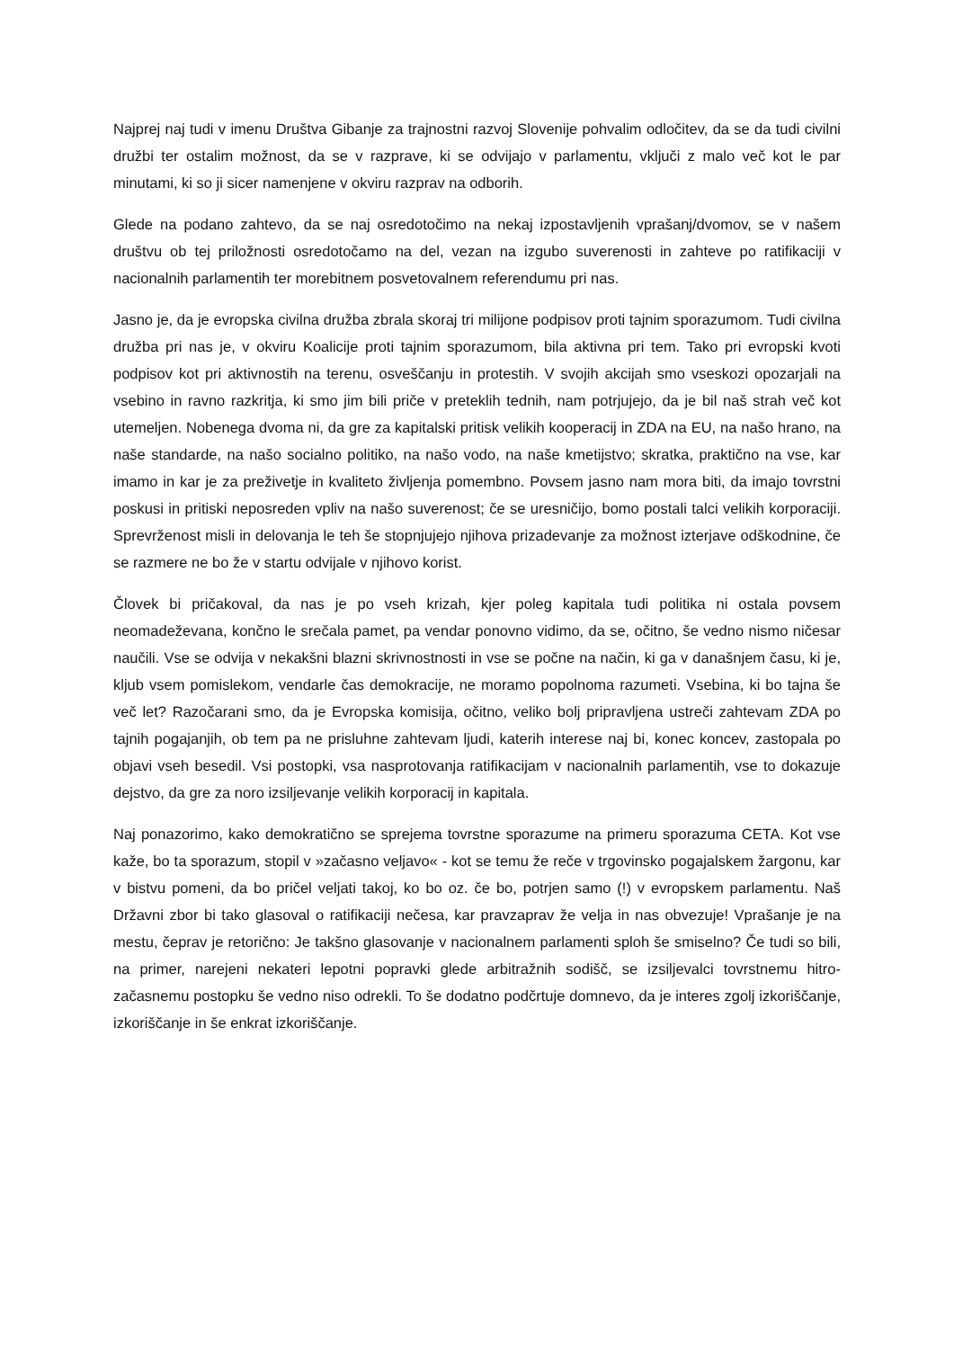Najprej naj tudi v imenu Društva Gibanje za trajnostni razvoj Slovenije pohvalim odločitev, da se da tudi civilni družbi ter ostalim možnost, da se v razprave, ki se odvijajo v parlamentu, vključi z malo več kot le par minutami, ki so ji sicer namenjene v okviru razprav na odborih.
Glede na podano zahtevo, da se naj osredotočimo na nekaj izpostavljenih vprašanj/dvomov, se v našem društvu ob tej priložnosti osredotočamo na del, vezan na izgubo suverenosti in zahteve po ratifikaciji v nacionalnih parlamentih ter morebitnem posvetovalnem referendumu pri nas.
Jasno je, da je evropska civilna družba zbrala skoraj tri milijone podpisov proti tajnim sporazumom. Tudi civilna družba pri nas je, v okviru Koalicije proti tajnim sporazumom, bila aktivna pri tem. Tako pri evropski kvoti podpisov kot pri aktivnostih na terenu, osveščanju in protestih. V svojih akcijah smo vseskozi opozarjali na vsebino in ravno razkritja, ki smo jim bili priče v preteklih tednih, nam potrjujejo, da je bil naš strah več kot utemeljen. Nobenega dvoma ni, da gre za kapitalski pritisk velikih kooperacij in ZDA na EU, na našo hrano, na naše standarde, na našo socialno politiko, na našo vodo, na naše kmetijstvo; skratka, praktično na vse, kar imamo in kar je za preživetje in kvaliteto življenja pomembno. Povsem jasno nam mora biti, da imajo tovrstni poskusi in pritiski neposreden vpliv na našo suverenost; če se uresničijo, bomo postali talci velikih korporaciji. Sprevrženost misli in delovanja le teh še stopnjujejo njihova prizadevanje za možnost izterjave odškodnine, če se razmere ne bo že v startu odvijale v njihovo korist.
Človek bi pričakoval, da nas je po vseh krizah, kjer poleg kapitala tudi politika ni ostala povsem neomadeževana, končno le srečala pamet, pa vendar ponovno vidimo, da se, očitno, še vedno nismo ničesar naučili. Vse se odvija v nekakšni blazni skrivnostnosti in vse se počne na način, ki ga v današnjem času, ki je, kljub vsem pomislekom, vendarle čas demokracije, ne moramo popolnoma razumeti. Vsebina, ki bo tajna še več let? Razočarani smo, da je Evropska komisija, očitno, veliko bolj pripravljena ustreči zahtevam ZDA po tajnih pogajanjih, ob tem pa ne prisluhne zahtevam ljudi, katerih interese naj bi, konec koncev, zastopala po objavi vseh besedil. Vsi postopki, vsa nasprotovanja ratifikacijam v nacionalnih parlamentih, vse to dokazuje dejstvo, da gre za noro izsiljevanje velikih korporacij in kapitala.
Naj ponazorimo, kako demokratično se sprejema tovrstne sporazume na primeru sporazuma CETA. Kot vse kaže, bo ta sporazum, stopil v »začasno veljavo« - kot se temu že reče v trgovinsko pogajalskem žargonu, kar v bistvu pomeni, da bo pričel veljati takoj, ko bo oz. če bo, potrjen samo (!) v evropskem parlamentu. Naš Državni zbor bi tako glasoval o ratifikaciji nečesa, kar pravzaprav že velja in nas obvezuje! Vprašanje je na mestu, čeprav je retorično: Je takšno glasovanje v nacionalnem parlamenti sploh še smiselno? Če tudi so bili, na primer, narejeni nekateri lepotni popravki glede arbitražnih sodišč, se izsiljevalci tovrstnemu hitro-začasnemu postopku še vedno niso odrekli. To še dodatno podčrtuje domnevo, da je interes zgolj izkoriščanje, izkoriščanje in še enkrat izkoriščanje.